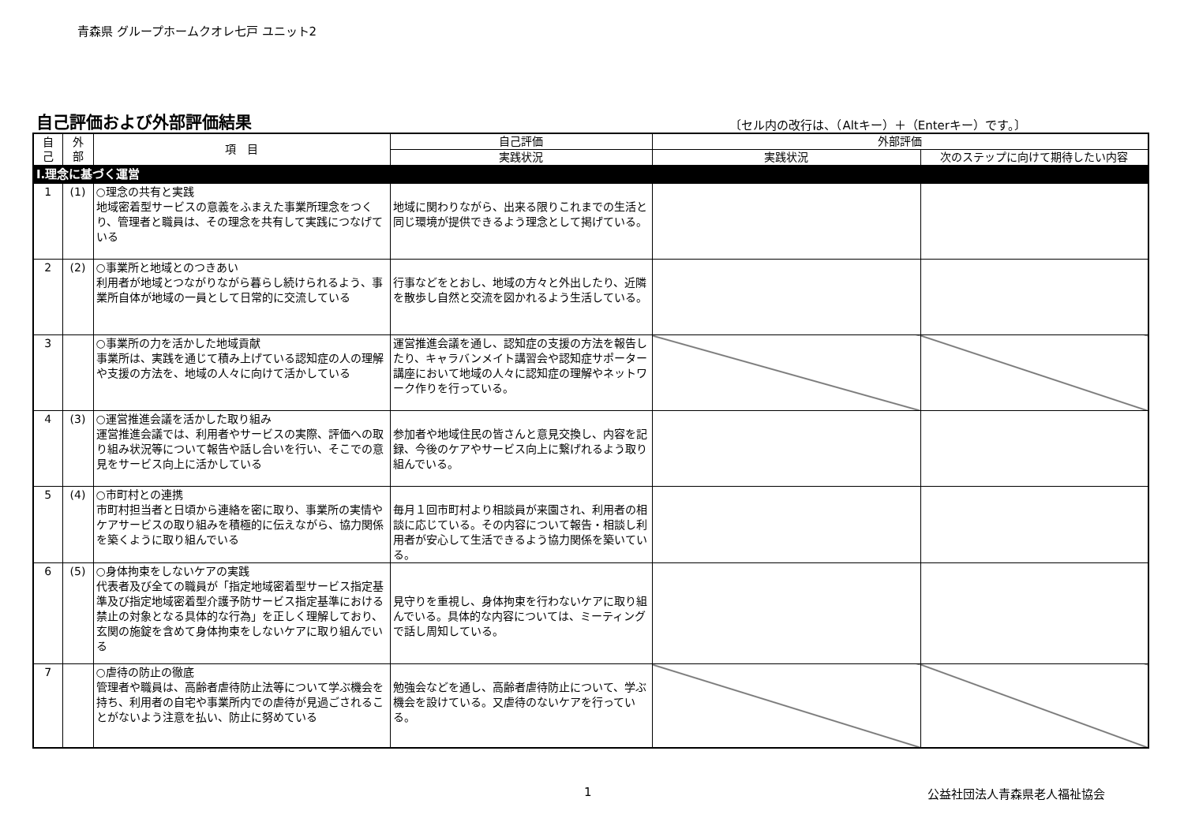青森県 グループホームクオレ七戸 ユニット2
自己評価および外部評価結果 〔セル内の改行は、（Altキー）＋（Enterキー）です。〕
| 自 己 | 外 部 | 項 目 | 自己評価 | 外部評価 | |
| --- | --- | --- | --- | --- | --- |
| | | | 実践状況 | 実践状況 | 次のステップに向けて期待したい内容 |
| Ⅰ.理念に基づく運営 | | | | | |
| 1 | (1) | ○理念の共有と実践 地域密着型サービスの意義をふまえた事業所理念をつくり、管理者と職員は、その理念を共有して実践につなげている | 地域に関わりながら、出来る限りこれまでの生活と同じ環境が提供できるよう理念として掲げている。 | | |
| 2 | (2) | ○事業所と地域とのつきあい 利用者が地域とつながりながら暮らし続けられるよう、事業所自体が地域の一員として日常的に交流している | 行事などをとおし、地域の方々と外出したり、近隣を散歩し自然と交流を図かれるよう生活している。 | | |
| 3 | | ○事業所の力を活かした地域貢献 事業所は、実践を通じて積み上げている認知症の人の理解や支援の方法を、地域の人々に向けて活かしている | 運営推進会議を通し、認知症の支援の方法を報告したり、キャラバンメイト講習会や認知症サポーター講座において地域の人々に認知症の理解やネットワーク作りを行っている。 | | |
| 4 | (3) | ○運営推進会議を活かした取り組み 運営推進会議では、利用者やサービスの実際、評価への取り組み状況等について報告や話し合いを行い、そこでの意見をサービス向上に活かしている | 参加者や地域住民の皆さんと意見交換し、内容を記録、今後のケアやサービス向上に繋げれるよう取り組んでいる。 | | |
| 5 | (4) | ○市町村との連携 市町村担当者と日頃から連絡を密に取り、事業所の実情やケアサービスの取り組みを積極的に伝えながら、協力関係を築くように取り組んでいる | 毎月１回市町村より相談員が来園され、利用者の相談に応じている。その内容について報告・相談し利用者が安心して生活できるよう協力関係を築いている。 | | |
| 6 | (5) | ○身体拘束をしないケアの実践 代表者及び全ての職員が「指定地域密着型サービス指定基準及び指定地域密着型介護予防サービス指定基準における禁止の対象となる具体的な行為」を正しく理解しており、玄関の施錠を含めて身体拘束をしないケアに取り組んでいる | 見守りを重視し、身体拘束を行わないケアに取り組んでいる。具体的な内容については、ミーティングで話し周知している。 | | |
| 7 | | ○虐待の防止の徹底 管理者や職員は、高齢者虐待防止法等について学ぶ機会を持ち、利用者の自宅や事業所内での虐待が見過ごされることがないよう注意を払い、防止に努めている | 勉強会などを通し、高齢者虐待防止について、学ぶ機会を設けている。又虐待のないケアを行っている。 | | |
1 公益社団法人青森県老人福祉協会